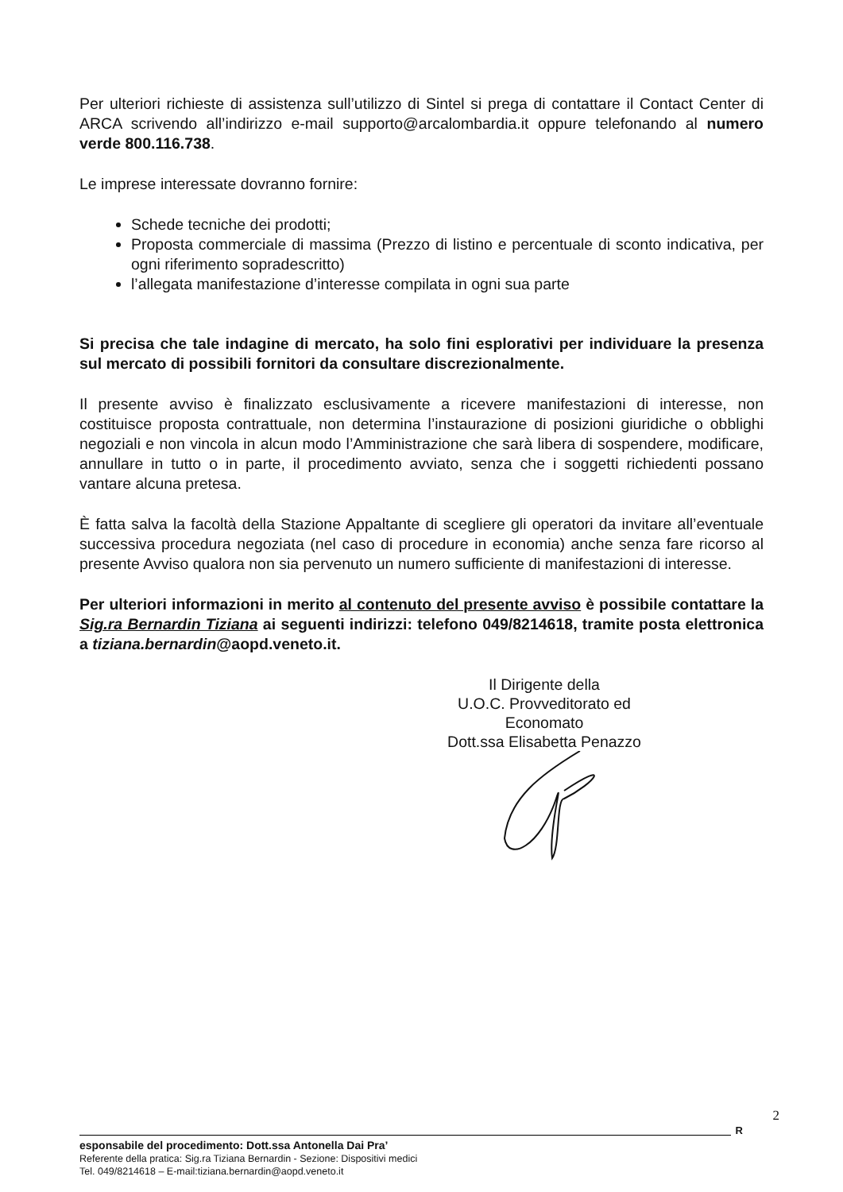Per ulteriori richieste di assistenza sull’utilizzo di Sintel si prega di contattare il Contact Center di ARCA scrivendo all’indirizzo e-mail supporto@arcalombardia.it oppure telefonando al numero verde 800.116.738.
Le imprese interessate dovranno fornire:
Schede tecniche dei prodotti;
Proposta commerciale di massima (Prezzo di listino e percentuale di sconto indicativa, per ogni riferimento sopradescritto)
l’allegata manifestazione d’interesse compilata in ogni sua parte
Si precisa che tale indagine di mercato, ha solo fini esplorativi per individuare la presenza sul mercato di possibili fornitori da consultare discrezionalmente.
Il presente avviso è finalizzato esclusivamente a ricevere manifestazioni di interesse, non costituisce proposta contrattuale, non determina l’instaurazione di posizioni giuridiche o obblighi negoziali e non vincola in alcun modo l’Amministrazione che sarà libera di sospendere, modificare, annullare in tutto o in parte, il procedimento avviato, senza che i soggetti richiedenti possano vantare alcuna pretesa.
È fatta salva la facoltà della Stazione Appaltante di scegliere gli operatori da invitare all’eventuale successiva procedura negoziata (nel caso di procedure in economia) anche senza fare ricorso al presente Avviso qualora non sia pervenuto un numero sufficiente di manifestazioni di interesse.
Per ulteriori informazioni in merito al contenuto del presente avviso è possibile contattare la Sig.ra Bernardin Tiziana ai seguenti indirizzi: telefono 049/8214618, tramite posta elettronica a tiziana.bernardin@aopd.veneto.it.
Il Dirigente della
U.O.C. Provveditorato ed Economato
Dott.ssa Elisabetta Penazzo
2
R
esponsabile del procedimento: Dott.ssa Antonella Dai Pra’
Referente della pratica: Sig.ra Tiziana Bernardin - Sezione: Dispositivi medici
Tel. 049/8214618 – E-mail:tiziana.bernardin@aopd.veneto.it